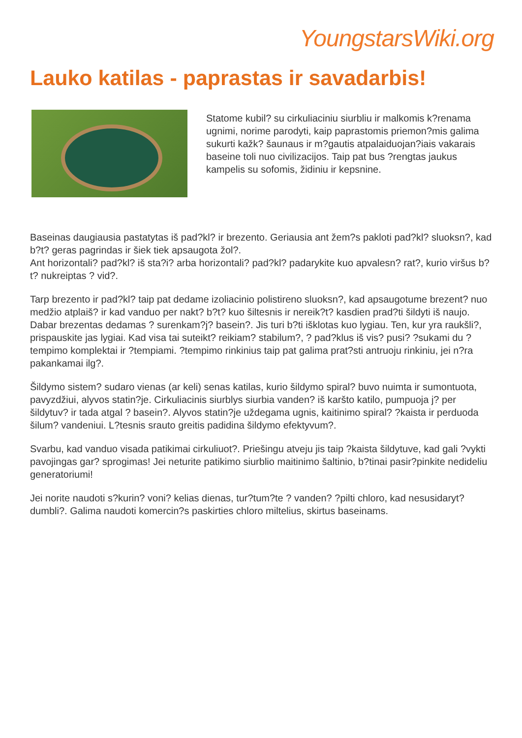YoungstarsWiki.org
Lauko katilas - paprastas ir savadarbis!
Statome kubil? su cirkuliaciniu siurbliu ir malkomis k?renama ugnimi, norime parodyti, kaip paprastomis priemon?mis galima sukurti kažk? šaunaus ir m?gautis atpalaiduojan?iais vakarais baseine toli nuo civilizacijos. Taip pat bus ?rengtas jaukus kampelis su sofomis, židiniu ir kepsnine.
Baseinas daugiausia pastatytas iš pad?kl? ir brezento. Geriausia ant žem?s pakloti pad?kl? sluoksn?, kad b?t? geras pagrindas ir šiek tiek apsaugota žol?.
Ant horizontali? pad?kl? iš sta?i? arba horizontali? pad?kl? padarykite kuo apvalesn? rat?, kurio viršus b?t? nukreiptas ? vid?.
Tarp brezento ir pad?kl? taip pat dedame izoliacinio polistireno sluoksn?, kad apsaugotume brezent? nuo medžio atplaiš? ir kad vanduo per nakt? b?t? kuo šiltesnis ir nereik?t? kasdien prad?ti šildyti iš naujo. Dabar brezentas dedamas ? surenkam?j? basein?. Jis turi b?ti išklotas kuo lygiau. Ten, kur yra raukšli?, prispauskite jas lygiai. Kad visa tai suteikt? reikiam? stabilum?, ? pad?klus iš vis? pusi? ?sukami du ?tempimo komplektai ir ?tempiami. ?tempimo rinkinius taip pat galima prat?sti antruoju rinkiniu, jei n?ra pakankamai ilg?.
Šildymo sistem? sudaro vienas (ar keli) senas katilas, kurio šildymo spiral? buvo nuimta ir sumontuota, pavyzdžiui, alyvos statin?je. Cirkuliacinis siurblys siurbia vanden? iš karšto katilo, pumpuoja j? per šildytuv? ir tada atgal ? basein?. Alyvos statin?je uždegama ugnis, kaitinimo spiral? ?kaista ir perduoda šilum? vandeniui. L?tesnis srauto greitis padidina šildymo efektyvum?.
Svarbu, kad vanduo visada patikimai cirkuliuot?. Priešingu atveju jis taip ?kaista šildytuve, kad gali ?vykti pavojingas gar? sprogimas! Jei neturite patikimo siurblio maitinimo šaltinio, b?tinai pasir?pinkite nedideliu generatoriumi!
Jei norite naudoti s?kurin? voni? kelias dienas, tur?tum?te ? vanden? ?pilti chloro, kad nesusidaryt? dumbli?. Galima naudoti komercin?s paskirties chloro miltelius, skirtus baseinams.